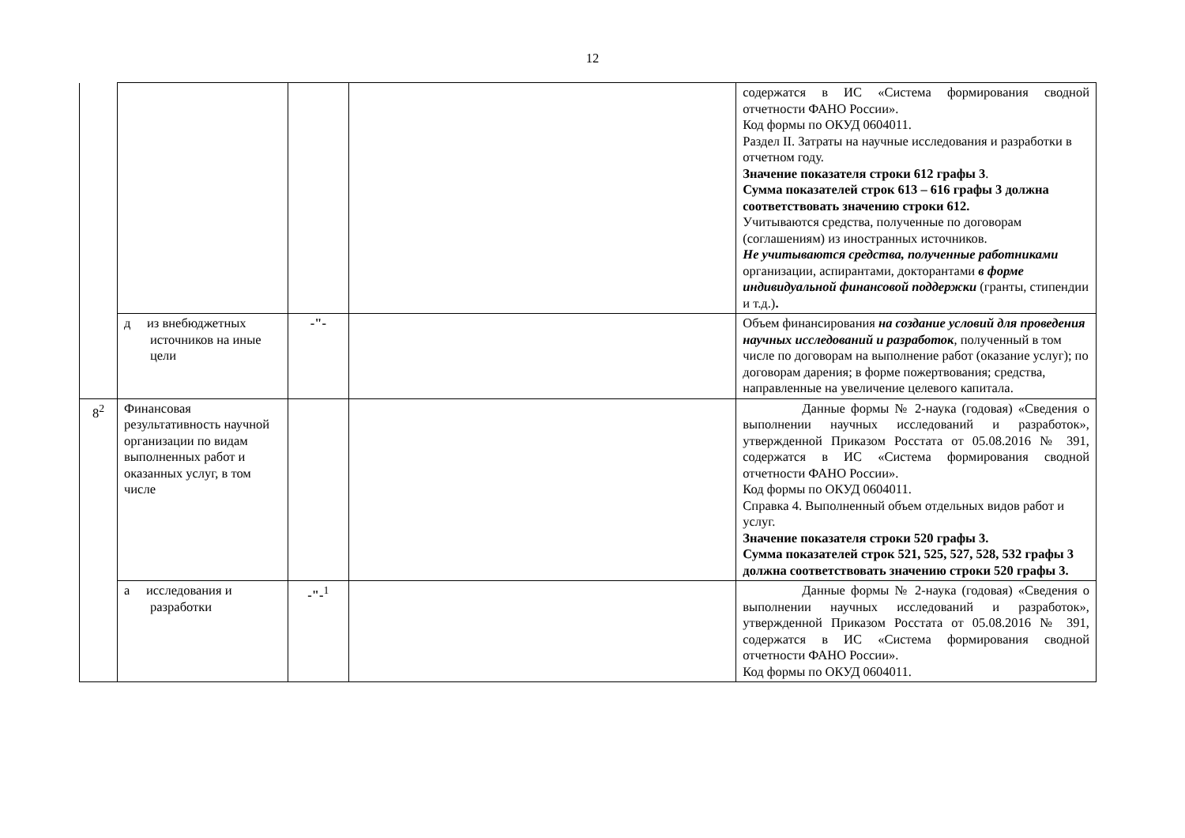12
| | | | | содержатся в ИС «Система формирования сводной отчетности ФАНО России». Код формы по ОКУД 0604011. Раздел II. Затраты на научные исследования и разработки в отчетном году. Значение показателя строки 612 графы 3 . Сумма показателей строк 613 – 616 графы 3 должна соответствовать значению строки 612. Учитываются средства, полученные по договорам (соглашениям) из иностранных источников. Не учитываются средства, полученные работниками организации, аспирантами, докторантами в форме индивидуальной финансовой поддержки (гранты, стипендии и т.д.) . |
| | д из внебюджетных источников на иные цели | -"- | | Объем финансирования на создание условий для проведения научных исследований и разработок , полученный в том числе по договорам на выполнение работ (оказание услуг); по договорам дарения; в форме пожертвования; средства, направленные на увеличение целевого капитала. |
| 8<sup>2</sup> | Финансовая результативность научной организации по видам выполненных работ и оказанных услуг, в том числе | | | Данные формы № 2-наука (годовая) «Сведения о выполнении научных исследований и разработок», утвержденной Приказом Росстата от 05.08.2016 № 391, содержатся в ИС «Система формирования сводной отчетности ФАНО России». Код формы по ОКУД 0604011. Справка 4. Выполненный объем отдельных видов работ и услуг. Значение показателя строки 520 графы 3. Сумма показателей строк 521, 525, 527, 528, 532 графы 3 должна соответствовать значению строки 520 графы 3. |
| | а исследования и разработки | -"-<sup>1</sup> | | Данные формы № 2-наука (годовая) «Сведения о выполнении научных исследований и разработок», утвержденной Приказом Росстата от 05.08.2016 № 391, содержатся в ИС «Система формирования сводной отчетности ФАНО России». Код формы по ОКУД 0604011. |